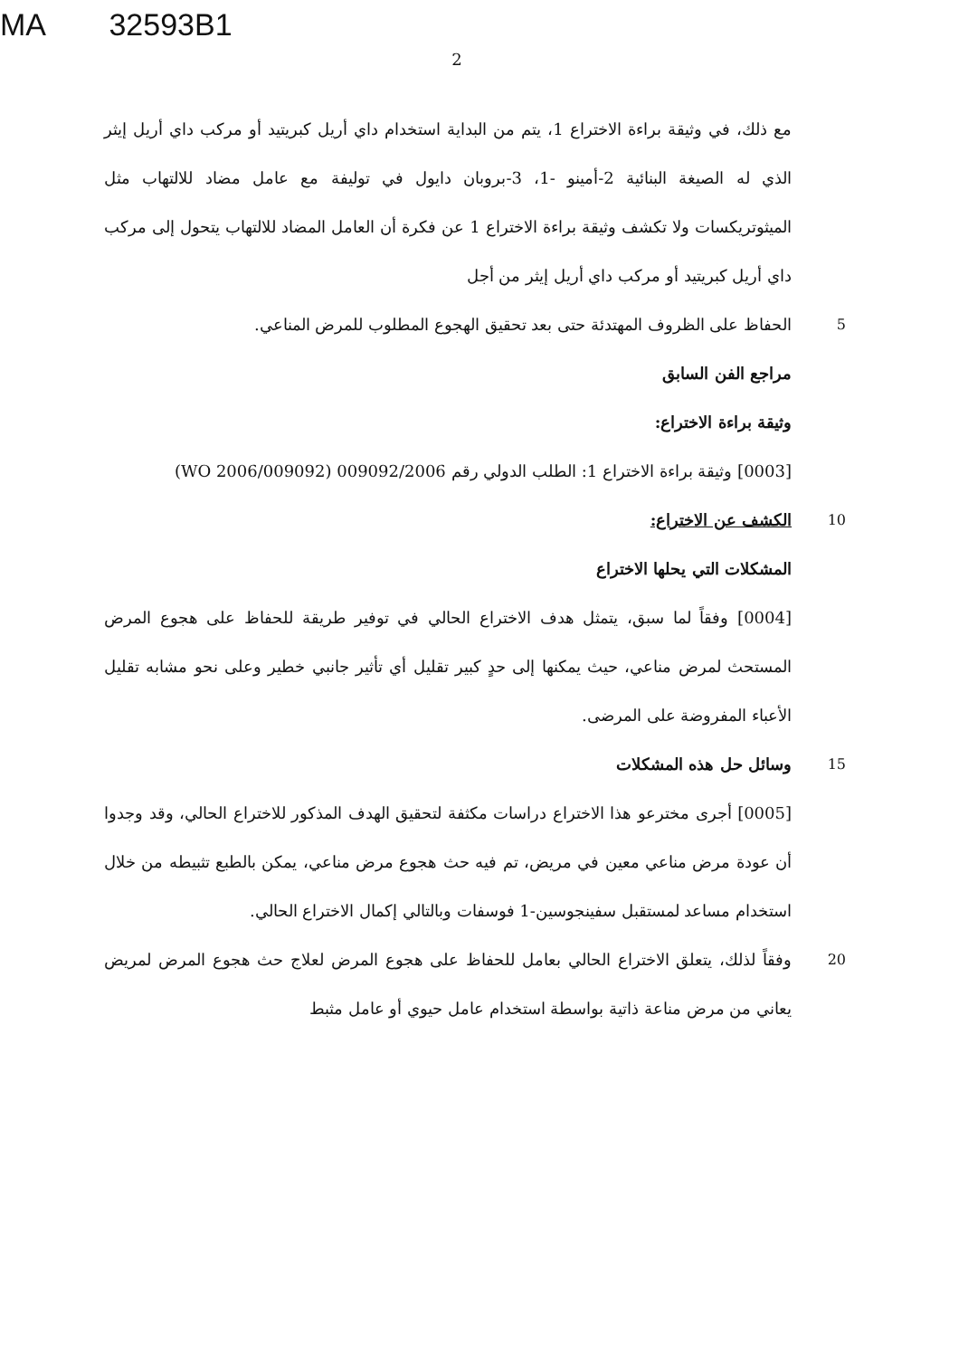MA 32593B1
2
مع ذلك، في وثيقة براءة الاختراع 1، يتم من البداية استخدام داي أريل كبريتيد أو مركب داي أريل إيثر الذي له الصيغة البنائية 2-أمينو -1، 3-بروبان دايول في توليفة مع عامل مضاد للالتهاب مثل الميثوتريكسات ولا تكشف وثيقة براءة الاختراع 1 عن فكرة أن العامل المضاد للالتهاب يتحول إلى مركب داي أريل كبريتيد أو مركب داي أريل إيثر من أجل
5
الحفاظ على الظروف المهتدئة حتى بعد تحقيق الهجوع المطلوب للمرض المناعي.
مراجع الفن السابق
وثيقة براءة الاختراع:
[0003] وثيقة براءة الاختراع 1: الطلب الدولي رقم 009092/2006 (WO 2006/009092)
10
الكشف عن الاختراع:
المشكلات التي يحلها الاختراع
[0004] وفقاً لما سبق، يتمثل هدف الاختراع الحالي في توفير طريقة للحفاظ على هجوع المرض المستحث لمرض مناعي، حيث يمكنها إلى حدٍ كبير تقليل أي تأثير جانبي خطير وعلى نحو مشابه تقليل الأعباء المفروضة على المرضى.
15
وسائل حل هذه المشكلات
[0005] أجرى مخترعو هذا الاختراع دراسات مكثفة لتحقيق الهدف المذكور للاختراع الحالي، وقد وجدوا أن عودة مرض مناعي معين في مريض، تم فيه حث هجوع مرض مناعي، يمكن بالطبع تثبيطه من خلال استخدام مساعد لمستقبل سفينجوسين-1 فوسفات وبالتالي إكمال الاختراع الحالي.
20
وفقاً لذلك، يتعلق الاختراع الحالي بعامل للحفاظ على هجوع المرض لعلاج حث هجوع المرض لمريض يعاني من مرض مناعة ذاتية بواسطة استخدام عامل حيوي أو عامل مثبط